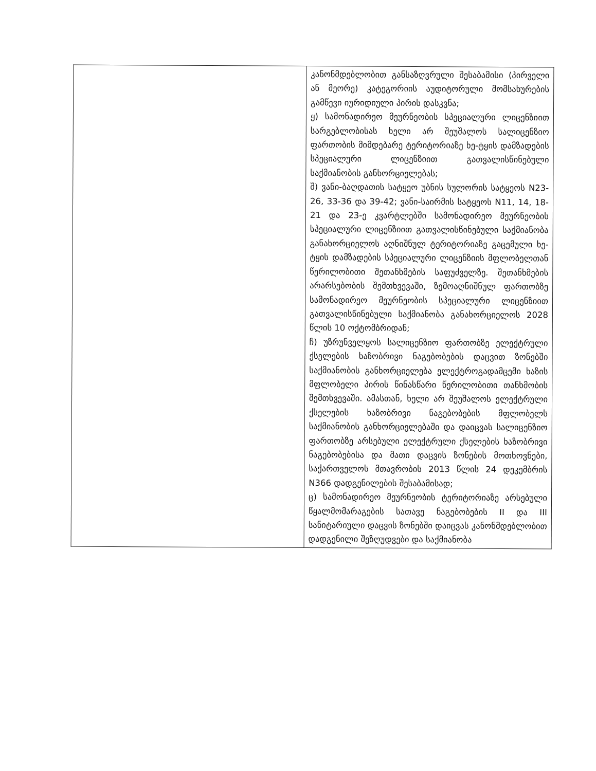| | კანონმდებლობით განსაზღვრული შესაბამისი (პირველი ან მეორე) კატეგორიის აუდიტორული მომსახურების გამწევი იურიდიული პირის დასკვნა; ყ) სამონადირეო მეურნეობის სპეციალური ლიცენზიით სარგებლობისას ხელი არ შეუშალოს სალიცენზიო ფართობის მიმდებარე ტერიტორიაზე ხე-ტყის დამზადების სპეციალური ლიცენზიით გათვალისწინებული საქმიანობის განხორციელებას; შ) ვანი-ბაღდათის სატყეო უბნის სულორის სატყეოს N23-26, 33-36 და 39-42; ვანი-საირმის სატყეოს N11, 14, 18-21 და 23-ე კვარტლებში სამონადირეო მეურნეობის სპეციალური ლიცენზიით გათვალისწინებული საქმიანობა განახორციელოს აღნიშნულ ტერიტორიაზე გაცემული ხე-ტყის დამზადების სპეციალური ლიცენზიის მფლობელთან წერილობითი შეთანხმების საფუძველზე. შეთანხმების არარსებობის შემთხვევაში, ზემოაღნიშნულ ფართობზე სამონადირეო მეურნეობის სპეციალური ლიცენზიით გათვალისწინებული საქმიანობა განახორციელოს 2028 წლის 10 ოქტომბრიდან; ჩ) უზრუნველყოს სალიცენზიო ფართობზე ელექტრული ქსელების ხაზობრივი ნაგებობების დაცვით ზონებში საქმიანობის განხორციელება ელექტროგადამცემი ხაზის მფლობელი პირის წინასწარი წერილობითი თანხმობის შემთხვევაში. ამასთან, ხელი არ შეუშალოს ელექტრული ქსელების ხაზობრივი ნაგებობების მფლობელს საქმიანობის განხორციელებაში და დაიცვას სალიცენზიო ფართობზე არსებული ელექტრული ქსელების ხაზობრივი ნაგებობებისა და მათი დაცვის ზონების მოთხოვნები, საქართველოს მთავრობის 2013 წლის 24 დეკემბრის N366 დადგენილების შესაბამისად; ც) სამონადირეო მეურნეობის ტერიტორიაზე არსებული წყალმომარაგების სათავე ნაგებობების II და III სანიტარიული დაცვის ზონებში დაიცვას კანონმდებლობით დადგენილი შეზღუდვები და საქმიანობა |